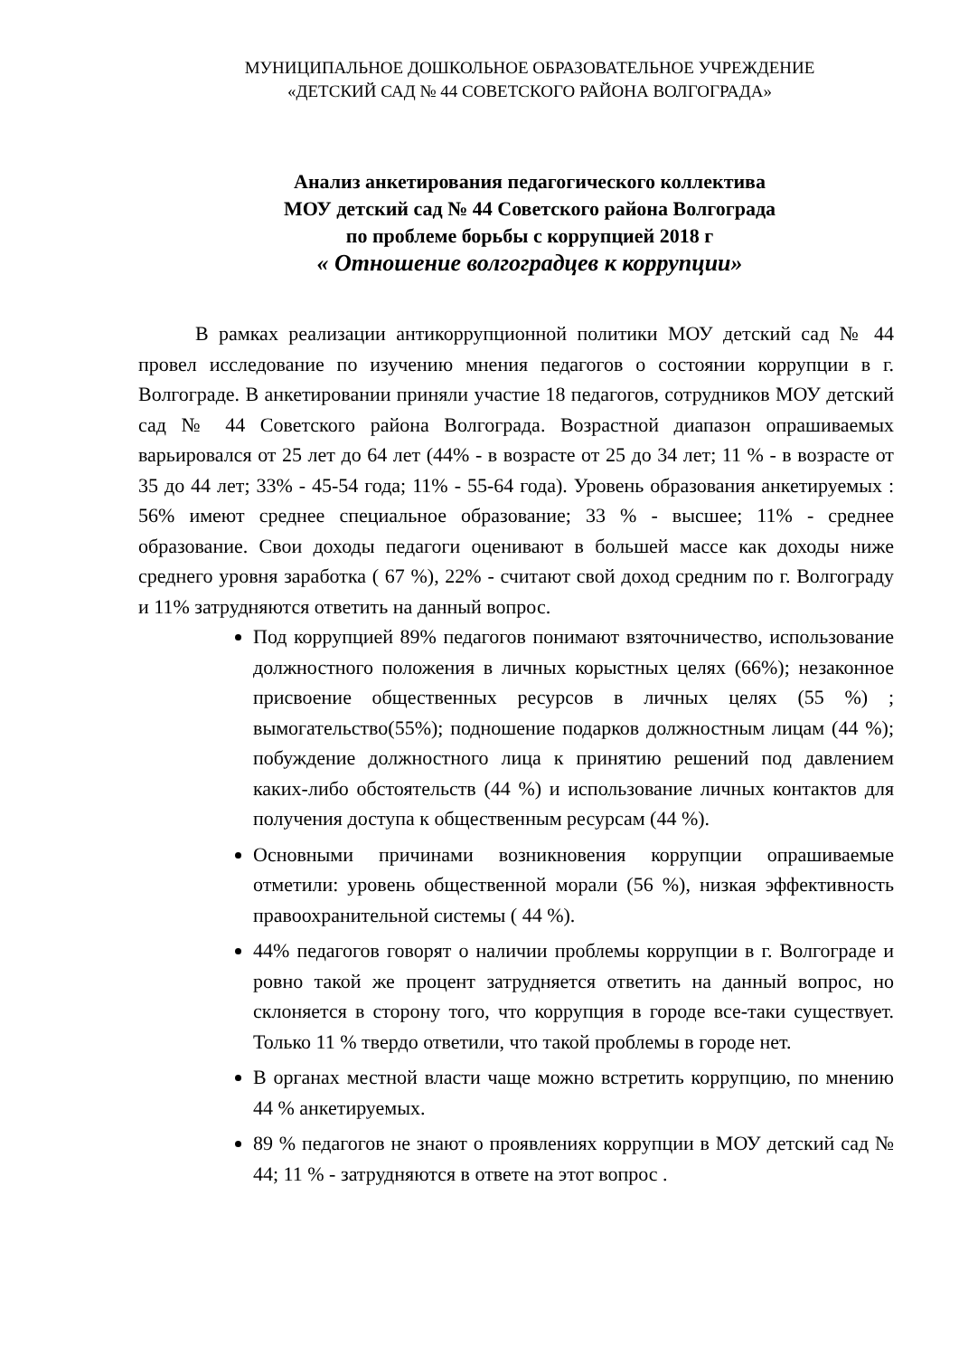МУНИЦИПАЛЬНОЕ ДОШКОЛЬНОЕ ОБРАЗОВАТЕЛЬНОЕ УЧРЕЖДЕНИЕ
«ДЕТСКИЙ САД № 44 СОВЕТСКОГО РАЙОНА ВОЛГОГРАДА»
Анализ анкетирования педагогического коллектива
МОУ детский сад № 44 Советского района Волгограда
по проблеме борьбы с коррупцией 2018 г
« Отношение волгоградцев к коррупции»
В рамках реализации антикоррупционной политики МОУ детский сад № 44 провел исследование по изучению мнения педагогов о состоянии коррупции в г. Волгограде. В анкетировании приняли участие 18 педагогов, сотрудников МОУ детский сад № 44 Советского района Волгограда. Возрастной диапазон опрашиваемых варьировался от 25 лет до 64 лет (44% - в возрасте от 25 до 34 лет; 11 % - в возрасте от 35 до 44 лет; 33% - 45-54 года; 11% - 55-64 года). Уровень образования анкетируемых : 56% имеют среднее специальное образование; 33 % - высшее; 11% - среднее образование. Свои доходы педагоги оценивают в большей массе как доходы ниже среднего уровня заработка ( 67 %), 22% - считают свой доход средним по г. Волгограду и 11% затрудняются ответить на данный вопрос.
Под коррупцией 89% педагогов понимают взяточничество, использование должностного положения в личных корыстных целях (66%); незаконное присвоение общественных ресурсов в личных целях (55 %) ; вымогательство(55%); подношение подарков должностным лицам (44 %); побуждение должностного лица к принятию решений под давлением каких-либо обстоятельств (44 %) и использование личных контактов для получения доступа к общественным ресурсам (44 %).
Основными причинами возникновения коррупции опрашиваемые отметили: уровень общественной морали (56 %), низкая эффективность правоохранительной системы ( 44 %).
44% педагогов говорят о наличии проблемы коррупции в г. Волгограде и ровно такой же процент затрудняется ответить на данный вопрос, но склоняется в сторону того, что коррупция в городе все-таки существует. Только 11 % твердо ответили, что такой проблемы в городе нет.
В органах местной власти чаще можно встретить коррупцию, по мнению 44 % анкетируемых.
89 % педагогов не знают о проявлениях коррупции в МОУ детский сад № 44; 11 % - затрудняются в ответе на этот вопрос .